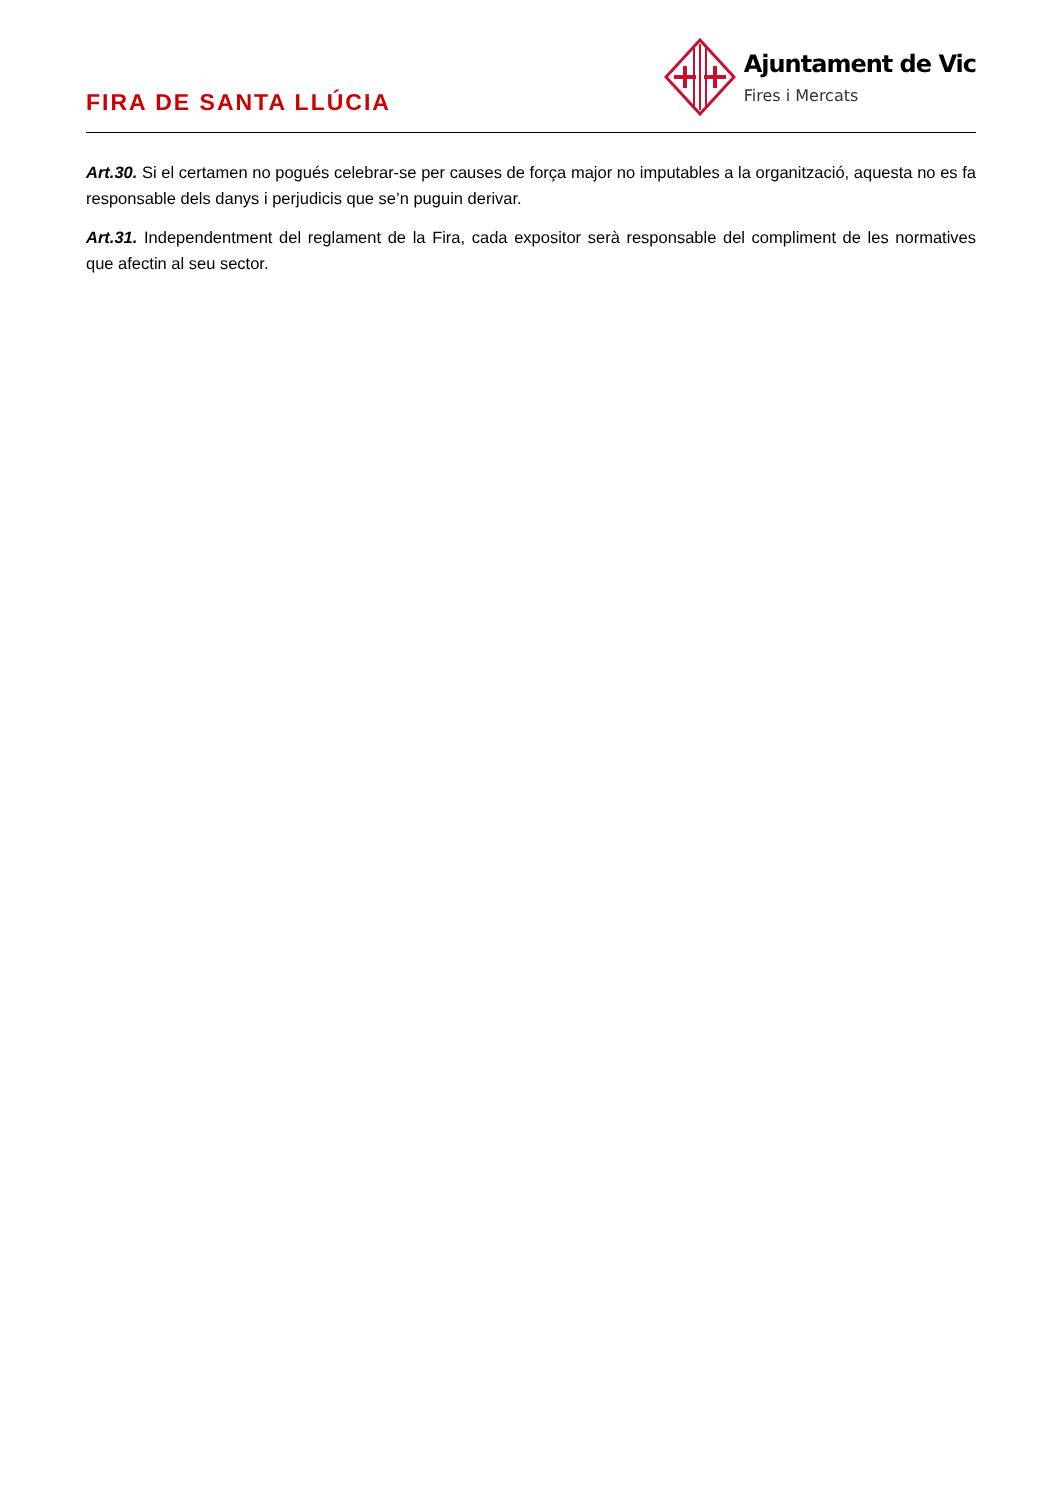FIRA DE SANTA LLÚCIA
Ajuntament de Vic
Fires i Mercats
Art.30. Si el certamen no pogués celebrar-se per causes de força major no imputables a la organització, aquesta no es fa responsable dels danys i perjudicis que se’n puguin derivar.
Art.31. Independentment del reglament de la Fira, cada expositor serà responsable del compliment de les normatives que afectin al seu sector.